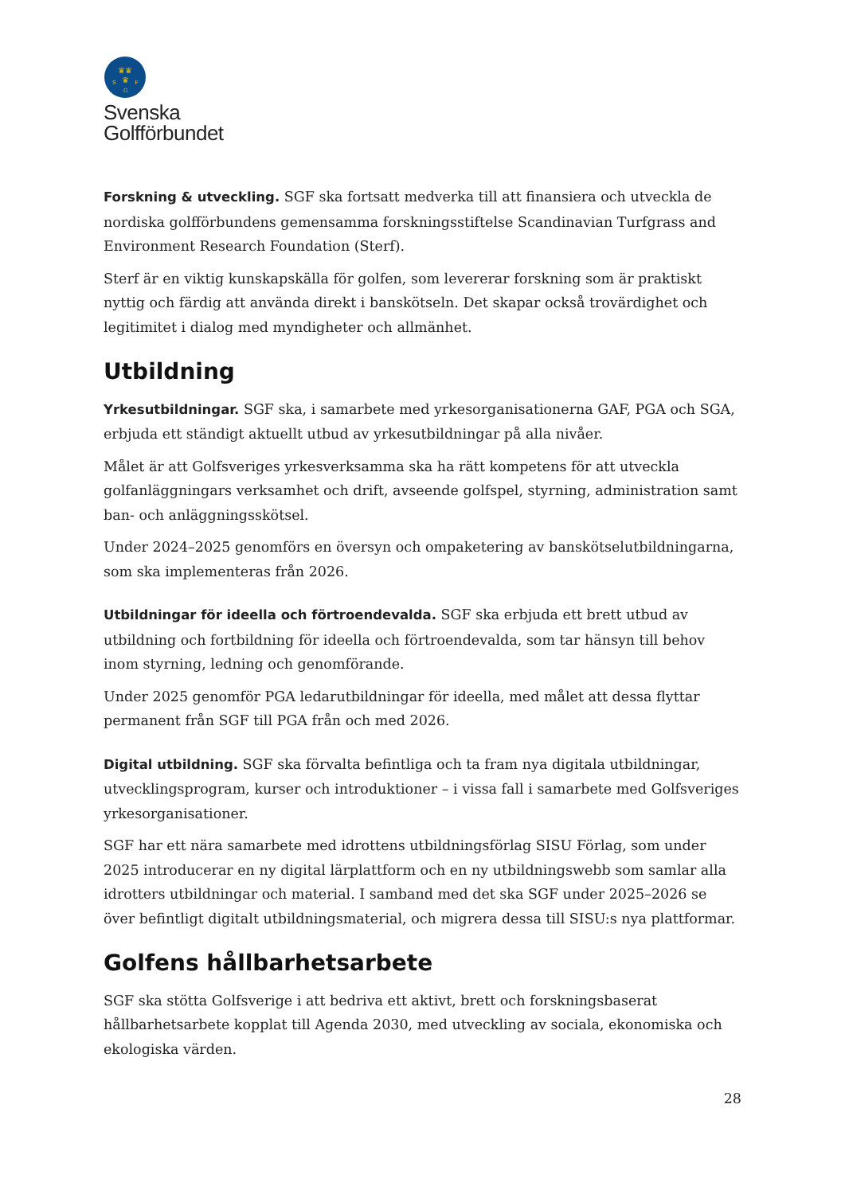♛♛
♛
S
F
G
Svenska
Golfförbundet
Forskning & utveckling. SGF ska fortsatt medverka till att finansiera och utveckla de nordiska golfförbundens gemensamma forskningsstiftelse Scandinavian Turfgrass and Environment Research Foundation (Sterf).
Sterf är en viktig kunskapskälla för golfen, som levererar forskning som är praktiskt nyttig och färdig att använda direkt i banskötseln. Det skapar också trovärdighet och legitimitet i dialog med myndigheter och allmänhet.
Utbildning
Yrkesutbildningar. SGF ska, i samarbete med yrkesorganisationerna GAF, PGA och SGA, erbjuda ett ständigt aktuellt utbud av yrkesutbildningar på alla nivåer.
Målet är att Golfsveriges yrkesverksamma ska ha rätt kompetens för att utveckla golfanläggningars verksamhet och drift, avseende golfspel, styrning, administration samt ban- och anläggningsskötsel.
Under 2024–2025 genomförs en översyn och ompaketering av banskötselutbildningarna, som ska implementeras från 2026.
Utbildningar för ideella och förtroendevalda. SGF ska erbjuda ett brett utbud av utbildning och fortbildning för ideella och förtroendevalda, som tar hänsyn till behov inom styrning, ledning och genomförande.
Under 2025 genomför PGA ledarutbildningar för ideella, med målet att dessa flyttar permanent från SGF till PGA från och med 2026.
Digital utbildning. SGF ska förvalta befintliga och ta fram nya digitala utbildningar, utvecklingsprogram, kurser och introduktioner – i vissa fall i samarbete med Golfsveriges yrkesorganisationer.
SGF har ett nära samarbete med idrottens utbildningsförlag SISU Förlag, som under 2025 introducerar en ny digital lärplattform och en ny utbildningswebb som samlar alla idrotters utbildningar och material. I samband med det ska SGF under 2025–2026 se över befintligt digitalt utbildningsmaterial, och migrera dessa till SISU:s nya plattformar.
Golfens hållbarhetsarbete
SGF ska stötta Golfsverige i att bedriva ett aktivt, brett och forskningsbaserat hållbarhetsarbete kopplat till Agenda 2030, med utveckling av sociala, ekonomiska och ekologiska värden.
28